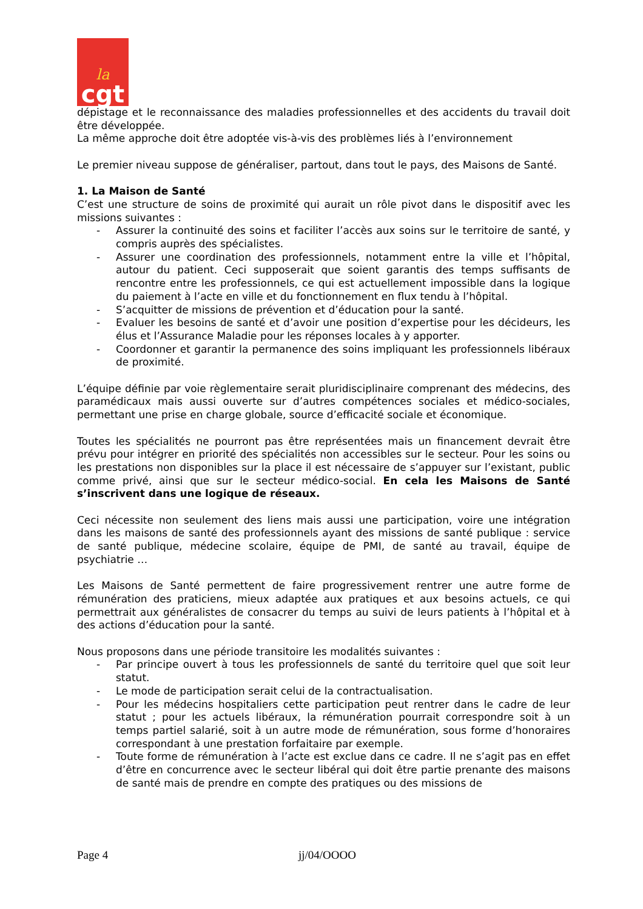la
cgt
dépistage et le reconnaissance des maladies professionnelles et des accidents du travail doit être développée.
La même approche doit être adoptée vis-à-vis des problèmes liés à l’environnement
Le premier niveau suppose de généraliser, partout, dans tout le pays, des Maisons de Santé.
1. La Maison de Santé
C’est une structure de soins de proximité qui aurait un rôle pivot dans le dispositif avec les missions suivantes :
- Assurer la continuité des soins et faciliter l’accès aux soins sur le territoire de santé, y compris auprès des spécialistes.
- Assurer une coordination des professionnels, notamment entre la ville et l’hôpital, autour du patient. Ceci supposerait que soient garantis des temps suffisants de rencontre entre les professionnels, ce qui est actuellement impossible dans la logique du paiement à l’acte en ville et du fonctionnement en flux tendu à l’hôpital.
- S’acquitter de missions de prévention et d’éducation pour la santé.
- Evaluer les besoins de santé et d’avoir une position d’expertise pour les décideurs, les élus et l’Assurance Maladie pour les réponses locales à y apporter.
- Coordonner et garantir la permanence des soins impliquant les professionnels libéraux de proximité.
L’équipe définie par voie règlementaire serait pluridisciplinaire comprenant des médecins, des paramédicaux mais aussi ouverte sur d’autres compétences sociales et médico-sociales, permettant une prise en charge globale, source d’efficacité sociale et économique.
Toutes les spécialités ne pourront pas être représentées mais un financement devrait être prévu pour intégrer en priorité des spécialités non accessibles sur le secteur. Pour les soins ou les prestations non disponibles sur la place il est nécessaire de s’appuyer sur l’existant, public comme privé, ainsi que sur le secteur médico-social. En cela les Maisons de Santé s’inscrivent dans une logique de réseaux.
Ceci nécessite non seulement des liens mais aussi une participation, voire une intégration dans les maisons de santé des professionnels ayant des missions de santé publique : service de santé publique, médecine scolaire, équipe de PMI, de santé au travail, équipe de psychiatrie …
Les Maisons de Santé permettent de faire progressivement rentrer une autre forme de rémunération des praticiens, mieux adaptée aux pratiques et aux besoins actuels, ce qui permettrait aux généralistes de consacrer du temps au suivi de leurs patients à l’hôpital et à des actions d’éducation pour la santé.
Nous proposons dans une période transitoire les modalités suivantes :
- Par principe ouvert à tous les professionnels de santé du territoire quel que soit leur statut.
- Le mode de participation serait celui de la contractualisation.
- Pour les médecins hospitaliers cette participation peut rentrer dans le cadre de leur statut ; pour les actuels libéraux, la rémunération pourrait correspondre soit à un temps partiel salarié, soit à un autre mode de rémunération, sous forme d’honoraires correspondant à une prestation forfaitaire par exemple.
- Toute forme de rémunération à l’acte est exclue dans ce cadre. Il ne s’agit pas en effet d’être en concurrence avec le secteur libéral qui doit être partie prenante des maisons de santé mais de prendre en compte des pratiques ou des missions de
Page 4 jj/04/OOOO